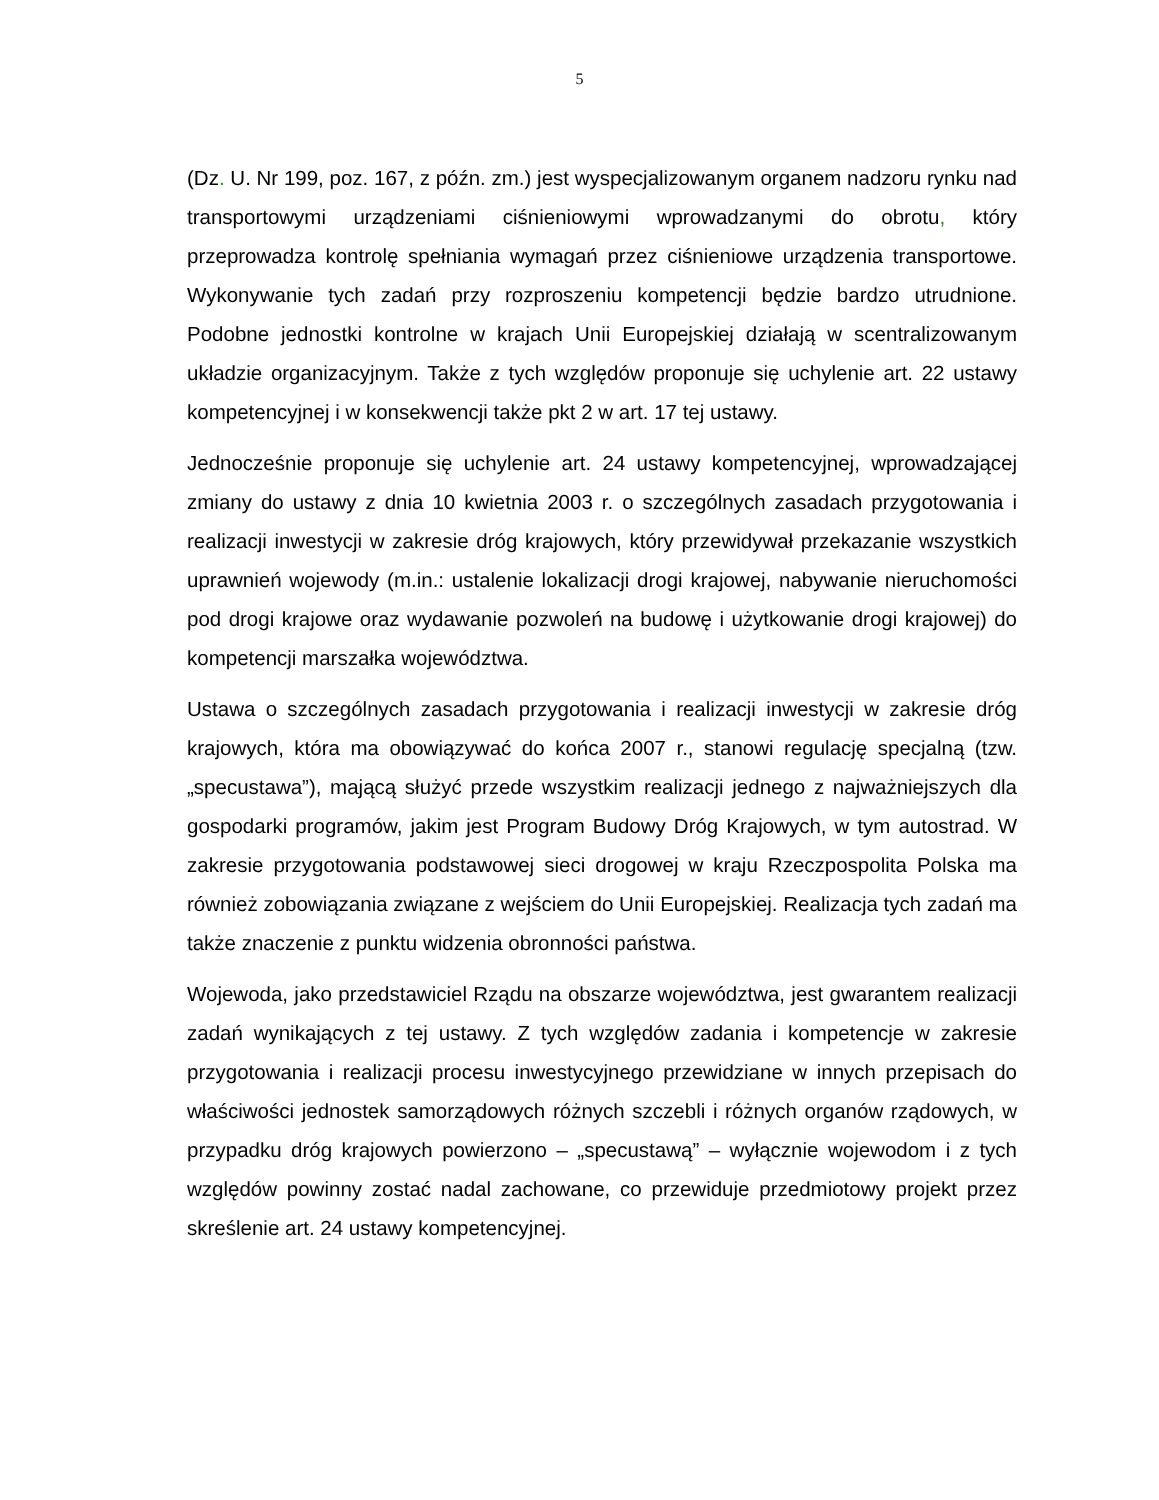5
(Dz. U. Nr 199, poz. 167, z późn. zm.) jest wyspecjalizowanym organem nadzoru rynku nad transportowymi urządzeniami ciśnieniowymi wprowadzanymi do obrotu, który przeprowadza kontrolę spełniania wymagań przez ciśnieniowe urządzenia transportowe. Wykonywanie tych zadań przy rozproszeniu kompetencji będzie bardzo utrudnione. Podobne jednostki kontrolne w krajach Unii Europejskiej działają w scentralizowanym układzie organizacyjnym. Także z tych względów proponuje się uchylenie art. 22 ustawy kompetencyjnej i w konsekwencji także pkt 2 w art. 17 tej ustawy.
Jednocześnie proponuje się uchylenie art. 24 ustawy kompetencyjnej, wprowadzającej zmiany do ustawy z dnia 10 kwietnia 2003 r. o szczególnych zasadach przygotowania i realizacji inwestycji w zakresie dróg krajowych, który przewidywał przekazanie wszystkich uprawnień wojewody (m.in.: ustalenie lokalizacji drogi krajowej, nabywanie nieruchomości pod drogi krajowe oraz wydawanie pozwoleń na budowę i użytkowanie drogi krajowej) do kompetencji marszałka województwa.
Ustawa o szczególnych zasadach przygotowania i realizacji inwestycji w zakresie dróg krajowych, która ma obowiązywać do końca 2007 r., stanowi regulację specjalną (tzw. „specustawa”), mającą służyć przede wszystkim realizacji jednego z najważniejszych dla gospodarki programów, jakim jest Program Budowy Dróg Krajowych, w tym autostrad. W zakresie przygotowania podstawowej sieci drogowej w kraju Rzeczpospolita Polska ma również zobowiązania związane z wejściem do Unii Europejskiej. Realizacja tych zadań ma także znaczenie z punktu widzenia obronności państwa.
Wojewoda, jako przedstawiciel Rządu na obszarze województwa, jest gwarantem realizacji zadań wynikających z tej ustawy. Z tych względów zadania i kompetencje w zakresie przygotowania i realizacji procesu inwestycyjnego przewidziane w innych przepisach do właściwości jednostek samorządowych różnych szczebli i różnych organów rządowych, w przypadku dróg krajowych powierzono – „specustawą” – wyłącznie wojewodom i z tych względów powinny zostać nadal zachowane, co przewiduje przedmiotowy projekt przez skreślenie art. 24 ustawy kompetencyjnej.